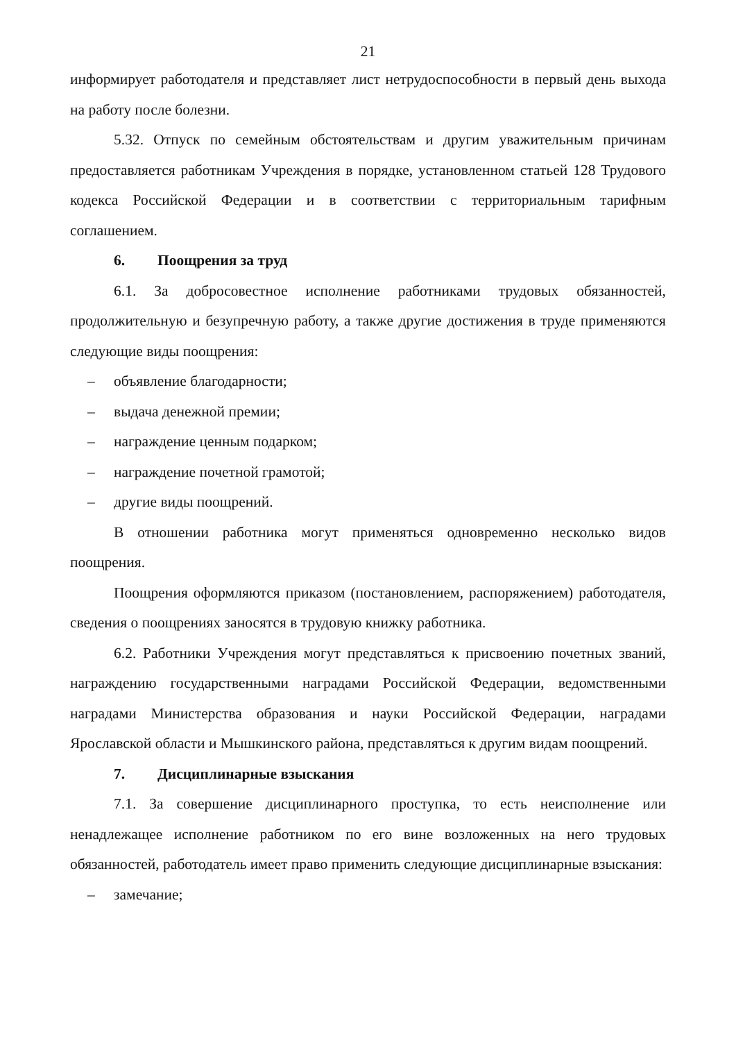21
информирует работодателя и представляет лист нетрудоспособности в первый день выхода на работу после болезни.
5.32. Отпуск по семейным обстоятельствам и другим уважительным причинам предоставляется работникам Учреждения в порядке, установленном статьей 128 Трудового кодекса Российской Федерации и в соответствии с территориальным тарифным соглашением.
6. Поощрения за труд
6.1. За добросовестное исполнение работниками трудовых обязанностей, продолжительную и безупречную работу, а также другие достижения в труде применяются следующие виды поощрения:
– объявление благодарности;
– выдача денежной премии;
– награждение ценным подарком;
– награждение почетной грамотой;
– другие виды поощрений.
В отношении работника могут применяться одновременно несколько видов поощрения.
Поощрения оформляются приказом (постановлением, распоряжением) работодателя, сведения о поощрениях заносятся в трудовую книжку работника.
6.2. Работники Учреждения могут представляться к присвоению почетных званий, награждению государственными наградами Российской Федерации, ведомственными наградами Министерства образования и науки Российской Федерации, наградами Ярославской области и Мышкинского района, представляться к другим видам поощрений.
7. Дисциплинарные взыскания
7.1. За совершение дисциплинарного проступка, то есть неисполнение или ненадлежащее исполнение работником по его вине возложенных на него трудовых обязанностей, работодатель имеет право применить следующие дисциплинарные взыскания:
– замечание;